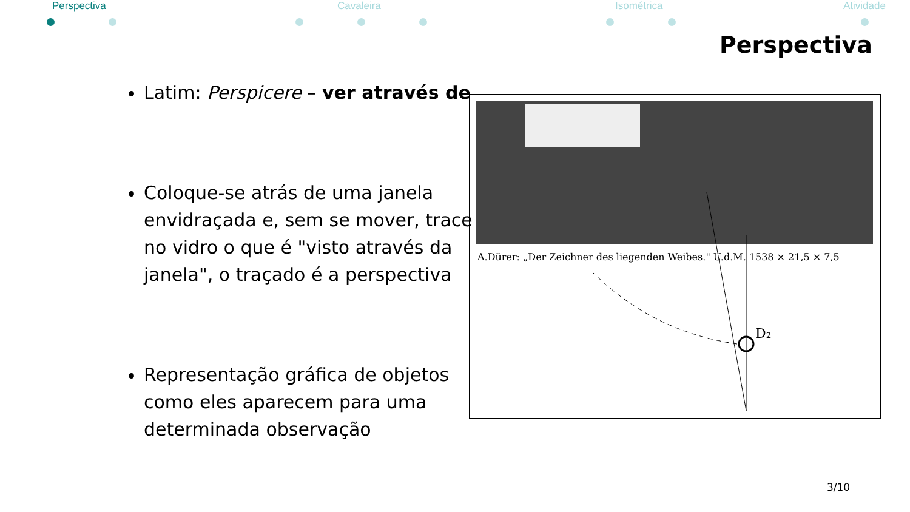Perspectiva Cavaleira Isométrica Atividade
Perspectiva
Latim: Perspicere – ver através de
Coloque-se atrás de uma janela envidraçada e, sem se mover, trace no vidro o que é "visto através da janela", o traçado é a perspectiva
Representação gráfica de objetos como eles aparecem para uma determinada observação
A.Dürer: „Der Zeichner des liegenden Weibes." U.d.M. 1538 × 21,5 × 7,5
D₂
3/10